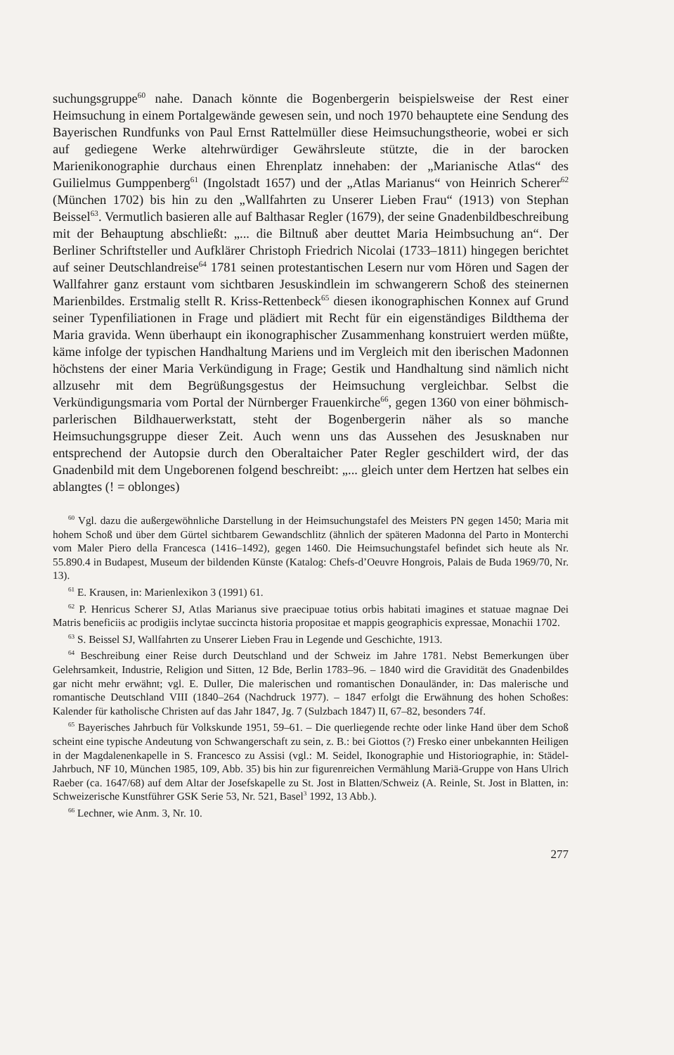suchungsgruppe<sup>60</sup> nahe. Danach könnte die Bogenbergerin beispielsweise der Rest einer Heimsuchung in einem Portalgewände gewesen sein, und noch 1970 behauptete eine Sendung des Bayerischen Rundfunks von Paul Ernst Rattelmüller diese Heimsuchungstheorie, wobei er sich auf gediegene Werke altehrwürdiger Gewährsleute stützte, die in der barocken Marienikonographie durchaus einen Ehrenplatz innehaben: der „Marianische Atlas“ des Guilielmus Gumppenberg<sup>61</sup> (Ingolstadt 1657) und der „Atlas Marianus“ von Heinrich Scherer<sup>62</sup> (München 1702) bis hin zu den „Wallfahrten zu Unserer Lieben Frau“ (1913) von Stephan Beissel<sup>63</sup>. Vermutlich basieren alle auf Balthasar Regler (1679), der seine Gnadenbildbeschreibung mit der Behauptung abschließt: „... die Biltnuß aber deuttet Maria Heimbsuchung an“. Der Berliner Schriftsteller und Aufklärer Christoph Friedrich Nicolai (1733–1811) hingegen berichtet auf seiner Deutschlandreise<sup>64</sup> 1781 seinen protestantischen Lesern nur vom Hören und Sagen der Wallfahrer ganz erstaunt vom sichtbaren Jesuskindlein im schwangerern Schoß des steinernen Marienbildes. Erstmalig stellt R. Kriss-Rettenbeck<sup>65</sup> diesen ikonographischen Konnex auf Grund seiner Typenfiliationen in Frage und plädiert mit Recht für ein eigenständiges Bildthema der Maria gravida. Wenn überhaupt ein ikonographischer Zusammenhang konstruiert werden müßte, käme infolge der typischen Handhaltung Mariens und im Vergleich mit den iberischen Madonnen höchstens der einer Maria Verkündigung in Frage; Gestik und Handhaltung sind nämlich nicht allzusehr mit dem Begrüßungsgestus der Heimsuchung vergleichbar. Selbst die Verkündigungsmaria vom Portal der Nürnberger Frauenkirche<sup>66</sup>, gegen 1360 von einer böhmisch-parlerischen Bildhauerwerkstatt, steht der Bogenbergerin näher als so manche Heimsuchungsgruppe dieser Zeit. Auch wenn uns das Aussehen des Jesusknaben nur entsprechend der Autopsie durch den Oberaltaicher Pater Regler geschildert wird, der das Gnadenbild mit dem Ungeborenen folgend beschreibt: „... gleich unter dem Hertzen hat selbes ein ablangtes (! = oblonges)
<sup>60</sup> Vgl. dazu die außergewöhnliche Darstellung in der Heimsuchungstafel des Meisters PN gegen 1450; Maria mit hohem Schoß und über dem Gürtel sichtbarem Gewandschlitz (ähnlich der späteren Madonna del Parto in Monterchi vom Maler Piero della Francesca (1416–1492), gegen 1460. Die Heimsuchungstafel befindet sich heute als Nr. 55.890.4 in Budapest, Museum der bildenden Künste (Katalog: Chefs-d’Oeuvre Hongrois, Palais de Buda 1969/70, Nr. 13).
<sup>61</sup> E. Krausen, in: Marienlexikon 3 (1991) 61.
<sup>62</sup> P. Henricus Scherer SJ, Atlas Marianus sive praecipuae totius orbis habitati imagines et statuae magnae Dei Matris beneficiis ac prodigiis inclytae succincta historia propositae et mappis geographicis expressae, Monachii 1702.
<sup>63</sup> S. Beissel SJ, Wallfahrten zu Unserer Lieben Frau in Legende und Geschichte, 1913.
<sup>64</sup> Beschreibung einer Reise durch Deutschland und der Schweiz im Jahre 1781. Nebst Bemerkungen über Gelehrsamkeit, Industrie, Religion und Sitten, 12 Bde, Berlin 1783–96. – 1840 wird die Gravidität des Gnadenbildes gar nicht mehr erwähnt; vgl. E. Duller, Die malerischen und romantischen Donauländer, in: Das malerische und romantische Deutschland VIII (1840–264 (Nachdruck 1977). – 1847 erfolgt die Erwähnung des hohen Schoßes: Kalender für katholische Christen auf das Jahr 1847, Jg. 7 (Sulzbach 1847) II, 67–82, besonders 74f.
<sup>65</sup> Bayerisches Jahrbuch für Volkskunde 1951, 59–61. – Die querliegende rechte oder linke Hand über dem Schoß scheint eine typische Andeutung von Schwangerschaft zu sein, z. B.: bei Giottos (?) Fresko einer unbekannten Heiligen in der Magdalenenkapelle in S. Francesco zu Assisi (vgl.: M. Seidel, Ikonographie und Historiographie, in: Städel-Jahrbuch, NF 10, München 1985, 109, Abb. 35) bis hin zur figurenreichen Vermählung Mariä-Gruppe von Hans Ulrich Raeber (ca. 1647/68) auf dem Altar der Josefskapelle zu St. Jost in Blatten/Schweiz (A. Reinle, St. Jost in Blatten, in: Schweizerische Kunstführer GSK Serie 53, Nr. 521, Basel<sup>3</sup> 1992, 13 Abb.).
<sup>66</sup> Lechner, wie Anm. 3, Nr. 10.
277